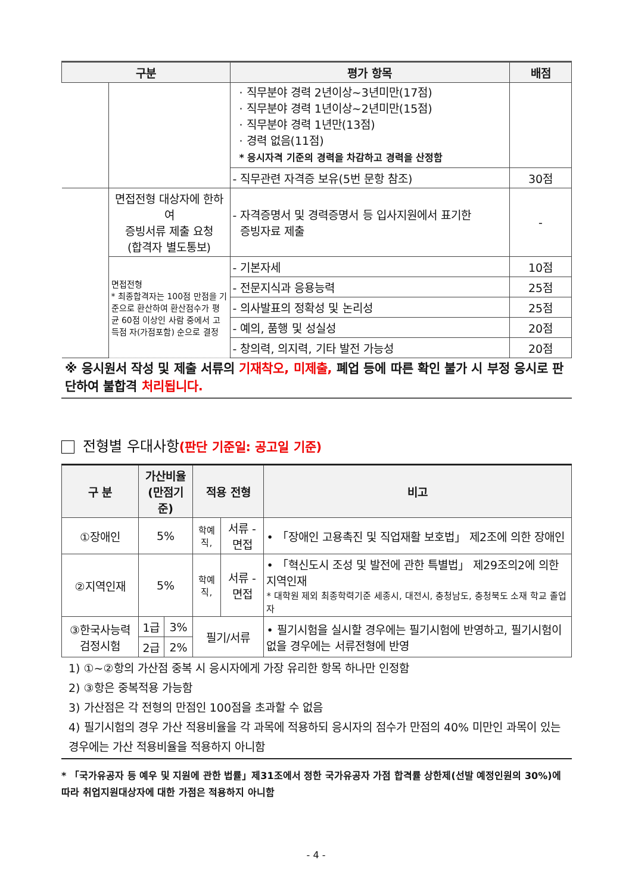| 구분 | | 평가 항목 | 배점 |
| --- | --- | --- | --- |
| | | · 직무분야 경력 2년이상~3년미만(17점) · 직무분야 경력 1년이상~2년미만(15점) · 직무분야 경력 1년만(13점) · 경력 없음(11점) * 응시자격 기준의 경력을 차감하고 경력을 산정함 | |
| | | - 직무관련 자격증 보유(5번 문항 참조) | 30점 |
| | 면접전형 대상자에 한하여 증빙서류 제출 요청 (합격자 별도통보) | - 자격증명서 및 경력증명서 등 입사지원에서 표기한 증빙자료 제출 | - |
| | 면접전형 * 최종합격자는 100점 만점을 기준으로 환산하여 환산점수가 평균 60점 이상인 사람 중에서 고득점 자(가점포함) 순으로 결정 | - 기본자세 | 10점 |
| | | - 전문지식과 응용능력 | 25점 |
| | | - 의사발표의 정확성 및 논리성 | 25점 |
| | | - 예의, 품행 및 성실성 | 20점 |
| | | - 창의력, 의지력, 기타 발전 가능성 | 20점 |
※ 응시원서 작성 및 제출 서류의 기재착오, 미제출, 폐업 등에 따른 확인 불가 시 부정 응시로 판단하여 불합격 처리됩니다.
전형별 우대사항(판단 기준일: 공고일 기준)
| 구 분 | 가산비율 (만점기준) | | 적용 전형 | | 비고 |
| --- | --- | --- | --- | --- | --- |
| ①장애인 | 5% | | 학예직, | 서류 - 면접 | • 「장애인 고용촉진 및 직업재활 보호법」 제2조에 의한 장애인 |
| ②지역인재 | 5% | | 학예직, | 서류 - 면접 | • 「혁신도시 조성 및 발전에 관한 특별법」 제29조의2에 의한 지역인재 * 대학원 제외 최종학력기준 세종시, 대전시, 충청남도, 충청북도 소재 학교 졸업자 |
| ③한국사능력 검정시험 | 1급 | 3% | 필기/서류 | | • 필기시험을 실시할 경우에는 필기시험에 반영하고, 필기시험이 없을 경우에는 서류전형에 반영 |
| | 2급 | 2% | | | |
1) ①~②항의 가산점 중복 시 응시자에게 가장 유리한 항목 하나만 인정함
2) ③항은 중복적용 가능함
3) 가산점은 각 전형의 만점인 100점을 초과할 수 없음
4) 필기시험의 경우 가산 적용비율을 각 과목에 적용하되 응시자의 점수가 만점의 40% 미만인 과목이 있는 경우에는 가산 적용비율을 적용하지 아니함
* 「국가유공자 등 예우 및 지원에 관한 법률」제31조에서 정한 국가유공자 가점 합격률 상한제(선발 예정인원의 30%)에 따라 취업지원대상자에 대한 가점은 적용하지 아니함
- 4 -